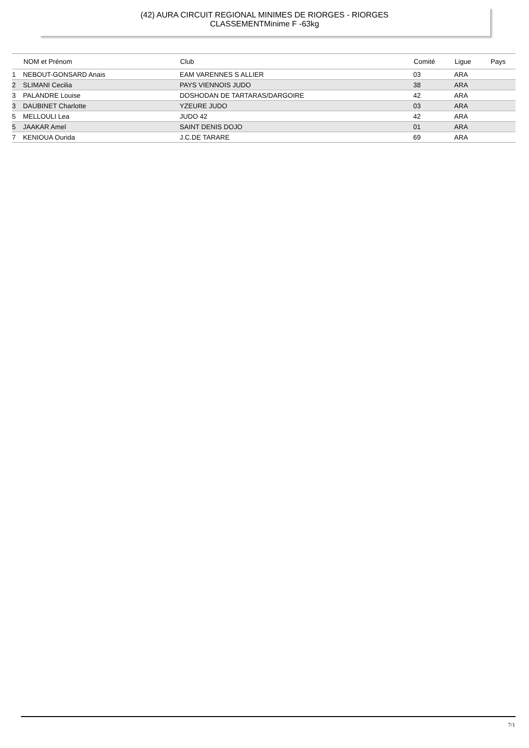(42) AURA CIRCUIT REGIONAL MINIMES DE RIORGES - RIORGES
CLASSEMENTMinime F -63kg
| | NOM et Prénom | Club | Comité | Ligue | Pays |
| --- | --- | --- | --- | --- | --- |
| 1 | NEBOUT-GONSARD Anais | EAM VARENNES S ALLIER | 03 | ARA | |
| 2 | SLIMANI Cecilia | PAYS VIENNOIS JUDO | 38 | ARA | |
| 3 | PALANDRE Louise | DOSHODAN DE TARTARAS/DARGOIRE | 42 | ARA | |
| 3 | DAUBINET Charlotte | YZEURE JUDO | 03 | ARA | |
| 5 | MELLOULI Lea | JUDO 42 | 42 | ARA | |
| 5 | JAAKAR Amel | SAINT DENIS DOJO | 01 | ARA | |
| 7 | KENIOUA Ourida | J.C.DE TARARE | 69 | ARA | |
7/1